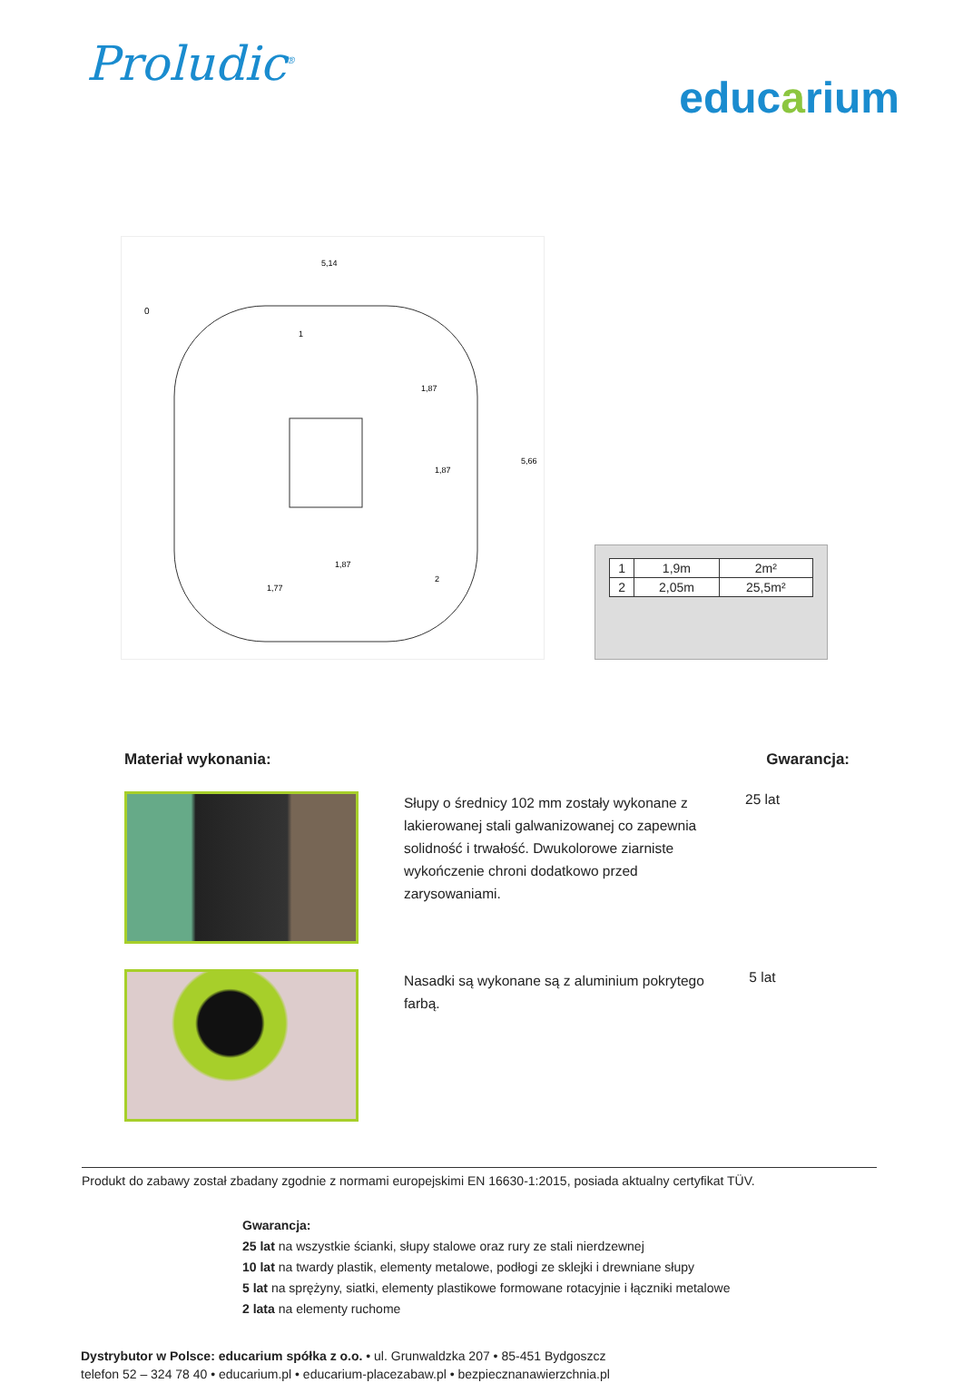Proludic<sup>®</sup>
educarium
5,14
1,87
1,87
5,66
1,87
1,77
0
1
2
| 1 | 1,9m | 2m² |
| 2 | 2,05m | 25,5m² |
Materiał wykonania: Gwarancja:
Słupy o średnicy 102 mm zostały wykonane z lakierowanej stali galwanizowanej co zapewnia solidność i trwałość. Dwukolorowe ziarniste wykończenie chroni dodatkowo przed zarysowaniami.
25 lat
Nasadki są wykonane są z aluminium pokrytego farbą.
5 lat
Produkt do zabawy został zbadany zgodnie z normami europejskimi EN 16630-1:2015, posiada aktualny certyfikat TÜV.
Gwarancja:
25 lat na wszystkie ścianki, słupy stalowe oraz rury ze stali nierdzewnej
10 lat na twardy plastik, elementy metalowe, podłogi ze sklejki i drewniane słupy
5 lat na sprężyny, siatki, elementy plastikowe formowane rotacyjnie i łączniki metalowe
2 lata na elementy ruchome
Dystrybutor w Polsce: educarium spółka z o.o. • ul. Grunwaldzka 207 • 85-451 Bydgoszcz
telefon 52 – 324 78 40 • educarium.pl • educarium-placezabaw.pl • bezpiecznanawierzchnia.pl